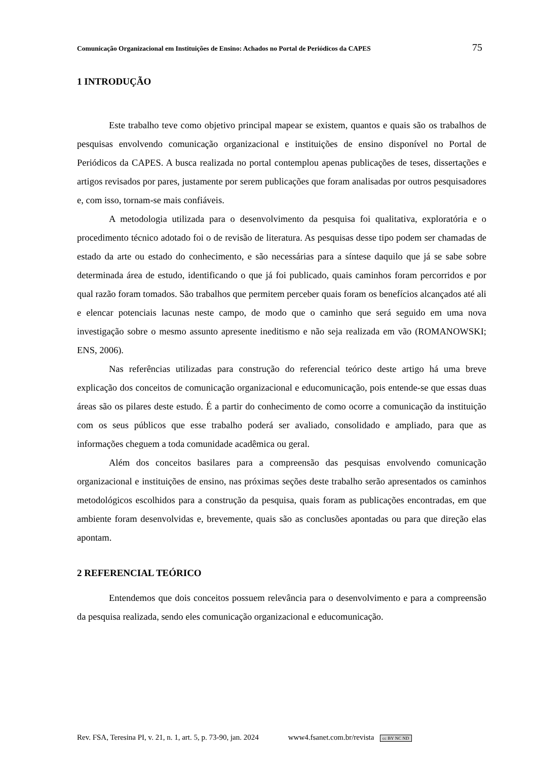Comunicação Organizacional em Instituições de Ensino: Achados no Portal de Periódicos da CAPES 75
1 INTRODUÇÃO
Este trabalho teve como objetivo principal mapear se existem, quantos e quais são os trabalhos de pesquisas envolvendo comunicação organizacional e instituições de ensino disponível no Portal de Periódicos da CAPES. A busca realizada no portal contemplou apenas publicações de teses, dissertações e artigos revisados por pares, justamente por serem publicações que foram analisadas por outros pesquisadores e, com isso, tornam-se mais confiáveis.
A metodologia utilizada para o desenvolvimento da pesquisa foi qualitativa, exploratória e o procedimento técnico adotado foi o de revisão de literatura. As pesquisas desse tipo podem ser chamadas de estado da arte ou estado do conhecimento, e são necessárias para a síntese daquilo que já se sabe sobre determinada área de estudo, identificando o que já foi publicado, quais caminhos foram percorridos e por qual razão foram tomados. São trabalhos que permitem perceber quais foram os benefícios alcançados até ali e elencar potenciais lacunas neste campo, de modo que o caminho que será seguido em uma nova investigação sobre o mesmo assunto apresente ineditismo e não seja realizada em vão (ROMANOWSKI; ENS, 2006).
Nas referências utilizadas para construção do referencial teórico deste artigo há uma breve explicação dos conceitos de comunicação organizacional e educomunicação, pois entende-se que essas duas áreas são os pilares deste estudo. É a partir do conhecimento de como ocorre a comunicação da instituição com os seus públicos que esse trabalho poderá ser avaliado, consolidado e ampliado, para que as informações cheguem a toda comunidade acadêmica ou geral.
Além dos conceitos basilares para a compreensão das pesquisas envolvendo comunicação organizacional e instituições de ensino, nas próximas seções deste trabalho serão apresentados os caminhos metodológicos escolhidos para a construção da pesquisa, quais foram as publicações encontradas, em que ambiente foram desenvolvidas e, brevemente, quais são as conclusões apontadas ou para que direção elas apontam.
2 REFERENCIAL TEÓRICO
Entendemos que dois conceitos possuem relevância para o desenvolvimento e para a compreensão da pesquisa realizada, sendo eles comunicação organizacional e educomunicação.
Rev. FSA, Teresina PI, v. 21, n. 1, art. 5, p. 73-90, jan. 2024 www4.fsanet.com.br/revista cc BY NC ND